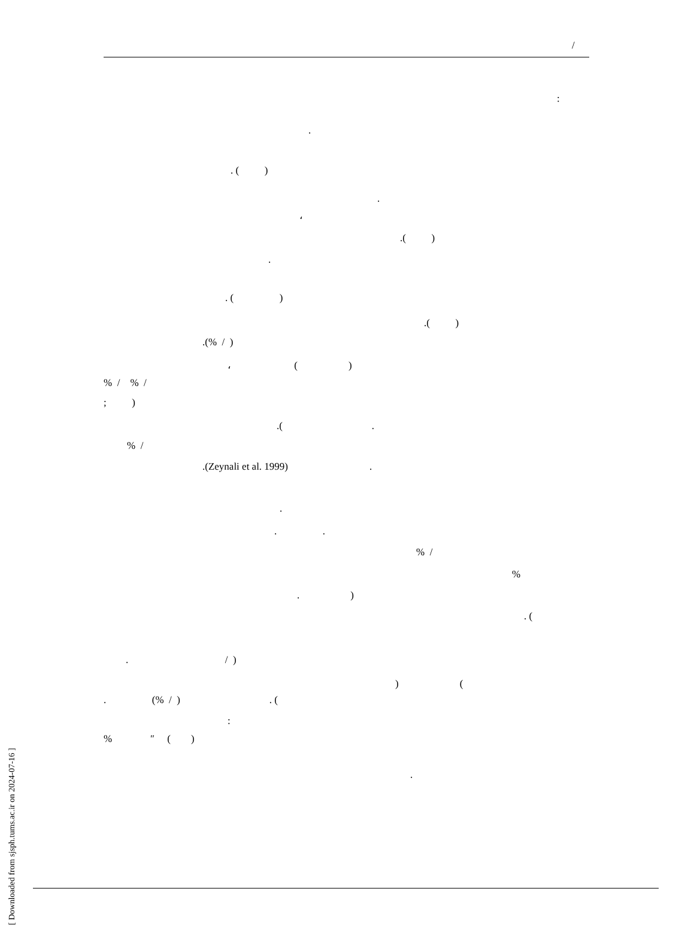/
:
.
. ( )
.
،
.( )
.
. ( )
.( )
.(% / )
، ( )
% / % /
; )
.( .
% /
.(Zeynali et al. 1999) .
.
. .
% /
%
. )
. (
. / )
) (
. (% / ) . (
:
% ″ ( )
.
[ Downloaded from sjsph.tums.ac.ir on 2024-07-16 ]